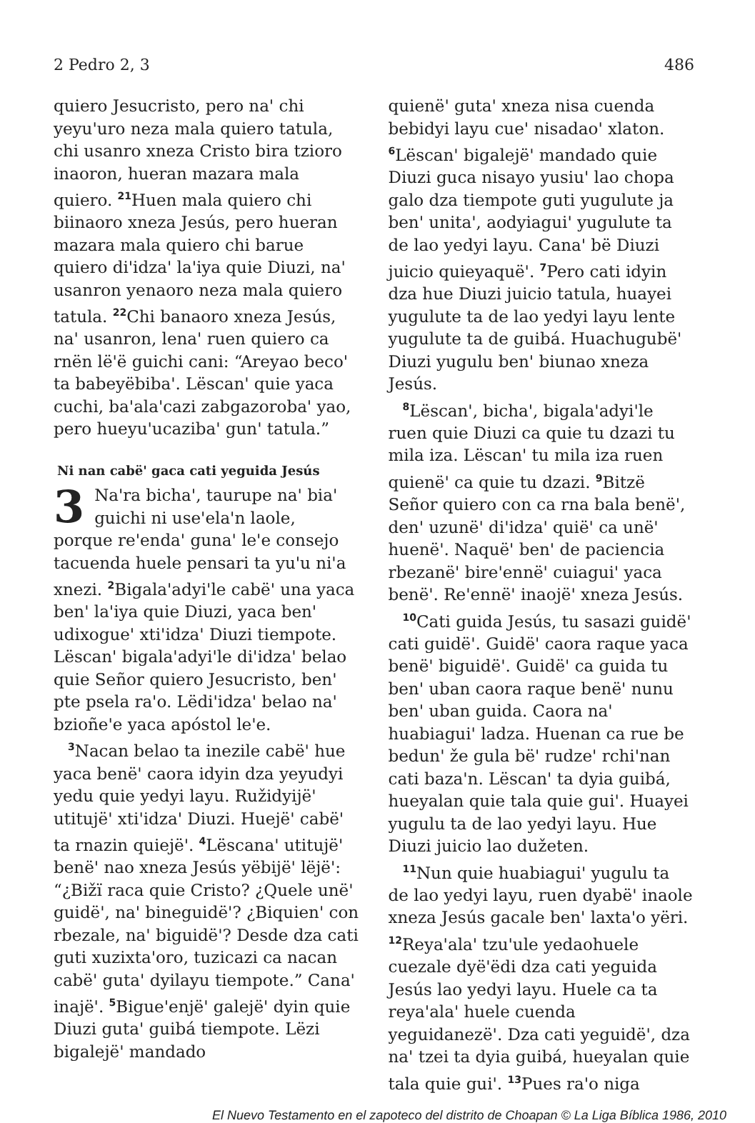2 Pedro 2, 3 486
quiero Jesucristo, pero naꞌ chi yeyuꞌuro neza mala quiero tatula, chi usanro xneza Cristo bira tzioro inaoron, hueran mazara mala quiero. <sup>21</sup>Huen mala quiero chi biinaoro xneza Jesús, pero hueran mazara mala quiero chi barue quiero diꞌidzaꞌ laꞌiya quie Diuzi, naꞌ usanron yenaoro neza mala quiero tatula. <sup>22</sup>Chi banaoro xneza Jesús, naꞌ usanron, lenaꞌ ruen quiero ca rnën lëꞌë guichi cani: “Areyao becoꞌ ta babeyëbibaꞌ. Lëscanꞌ quie yaca cuchi, baꞌalaꞌcazi zabgazorobaꞌ yao, pero hueyuꞌucazibaꞌ gunꞌ tatula.”
Ni nan cabëꞌ gaca cati yeguida Jesús
3 Naꞌra bichaꞌ, taurupe naꞌ biaꞌ guichi ni useꞌelaꞌn laole, porque reꞌendaꞌ gunaꞌ leꞌe consejo tacuenda huele pensari ta yuꞌu niꞌa xnezi. <sup>2</sup>Bigalaꞌadyiꞌle cabëꞌ una yaca benꞌ laꞌiya quie Diuzi, yaca benꞌ udixogueꞌ xtiꞌidzaꞌ Diuzi tiempote. Lëscanꞌ bigalaꞌadyiꞌle diꞌidzaꞌ belao quie Señor quiero Jesucristo, benꞌ pte psela raꞌo. Lëdiꞌidzaꞌ belao naꞌ bzioñeꞌe yaca apóstol leꞌe.
<sup>3</sup> Nacan belao ta inezile cabëꞌ hue yaca benëꞌ caora idyin dza yeyudyi yedu quie yedyi layu. Ružidyijëꞌ utitujëꞌ xtiꞌidzaꞌ Diuzi. Huejëꞌ cabëꞌ ta rnazin quiejëꞌ. <sup>4</sup>Lëscanaꞌ utitujëꞌ benëꞌ nao xneza Jesús yëbijëꞌ lëjëꞌ: “¿Bižï raca quie Cristo? ¿Quele unëꞌ guidëꞌ, naꞌ bineguidëꞌ? ¿Biquienꞌ con rbezale, naꞌ biguidëꞌ? Desde dza cati guti xuzixtaꞌoro, tuzicazi ca nacan cabëꞌ gutaꞌ dyilayu tiempote.” Canaꞌ inajëꞌ. <sup>5</sup>Bigueꞌenjëꞌ galejëꞌ dyin quie Diuzi gutaꞌ guibá tiempote. Lëzi bigalejëꞌ mandado
quienëꞌ gutaꞌ xneza nisa cuenda bebidyi layu cueꞌ nisadaoꞌ xlaton. <sup>6</sup>Lëscanꞌ bigalejëꞌ mandado quie Diuzi guca nisayo yusiuꞌ lao chopa galo dza tiempote guti yugulute ja benꞌ unitaꞌ, aodyiaguiꞌ yugulute ta de lao yedyi layu. Canaꞌ bë Diuzi juicio quieyaquëꞌ. <sup>7</sup>Pero cati idyin dza hue Diuzi juicio tatula, huayei yugulute ta de lao yedyi layu lente yugulute ta de guibá. Huachugubëꞌ Diuzi yugulu benꞌ biunao xneza Jesús.
<sup>8</sup> Lëscanꞌ, bichaꞌ, bigalaꞌadyiꞌle ruen quie Diuzi ca quie tu dzazi tu mila iza. Lëscanꞌ tu mila iza ruen quienëꞌ ca quie tu dzazi. <sup>9</sup>Bitzë Señor quiero con ca rna bala benëꞌ, denꞌ uzunëꞌ diꞌidzaꞌ quiëꞌ ca unëꞌ huenëꞌ. Naquëꞌ benꞌ de paciencia rbezanëꞌ bireꞌennëꞌ cuiaguiꞌ yaca benëꞌ. Reꞌennëꞌ inaojëꞌ xneza Jesús.
<sup>10</sup> Cati guida Jesús, tu sasazi guidëꞌ cati guidëꞌ. Guidëꞌ caora raque yaca benëꞌ biguidëꞌ. Guidëꞌ ca guida tu benꞌ uban caora raque benëꞌ nunu benꞌ uban guida. Caora naꞌ huabiaguiꞌ ladza. Huenan ca rue be bedunꞌ že gula bëꞌ rudzeꞌ rchiꞌnan cati bazaꞌn. Lëscanꞌ ta dyia guibá, hueyalan quie tala quie guiꞌ. Huayei yugulu ta de lao yedyi layu. Hue Diuzi juicio lao dužeten.
<sup>11</sup> Nun quie huabiaguiꞌ yugulu ta de lao yedyi layu, ruen dyabëꞌ inaole xneza Jesús gacale benꞌ laxtaꞌo yëri. <sup>12</sup>Reyaꞌalaꞌ tzuꞌule yedaohuele cuezale dyëꞌëdi dza cati yeguida Jesús lao yedyi layu. Huele ca ta reyaꞌalaꞌ huele cuenda yeguidanezëꞌ. Dza cati yeguidëꞌ, dza naꞌ tzei ta dyia guibá, hueyalan quie tala quie guiꞌ. <sup>13</sup>Pues raꞌo niga
El Nuevo Testamento en el zapoteco del distrito de Choapan © La Liga Bíblica 1986, 2010